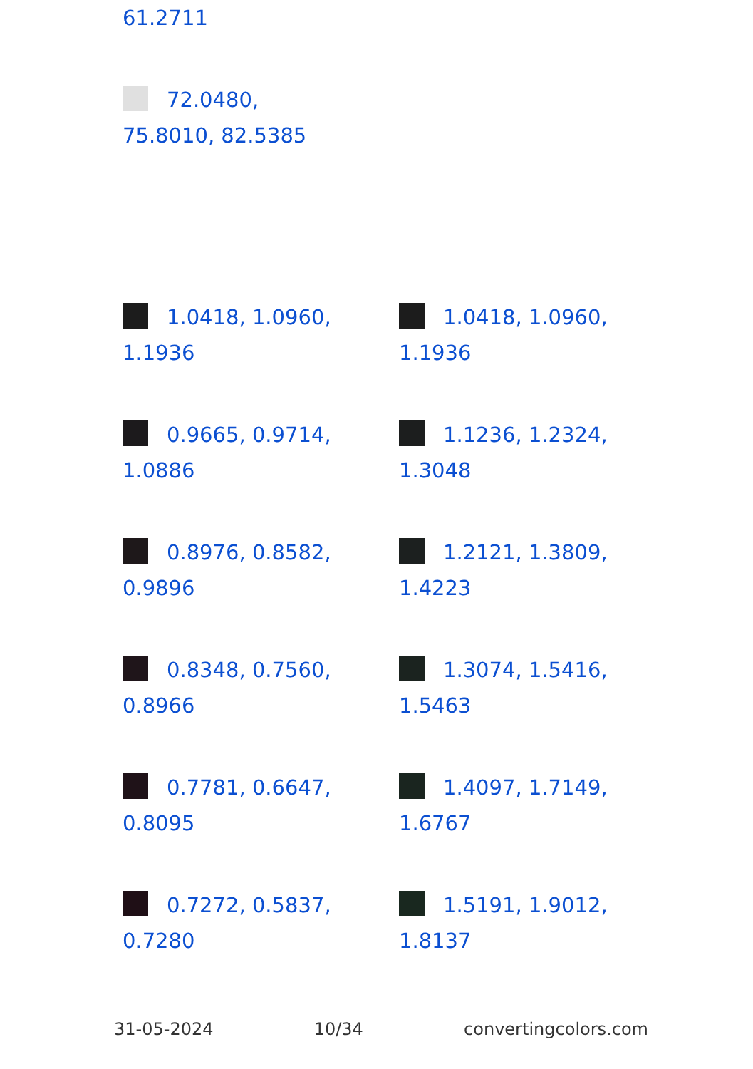61.2711
72.0480, 75.8010, 82.5385
1.0418, 1.0960, 1.1936 1.0418, 1.0960, 1.1936
0.9665, 0.9714, 1.0886 1.1236, 1.2324, 1.3048
0.8976, 0.8582, 0.9896 1.2121, 1.3809, 1.4223
0.8348, 0.7560, 0.8966 1.3074, 1.5416, 1.5463
0.7781, 0.6647, 0.8095 1.4097, 1.7149, 1.6767
0.7272, 0.5837, 0.7280 1.5191, 1.9012, 1.8137
31-05-2024 10/34 convertingcolors.com